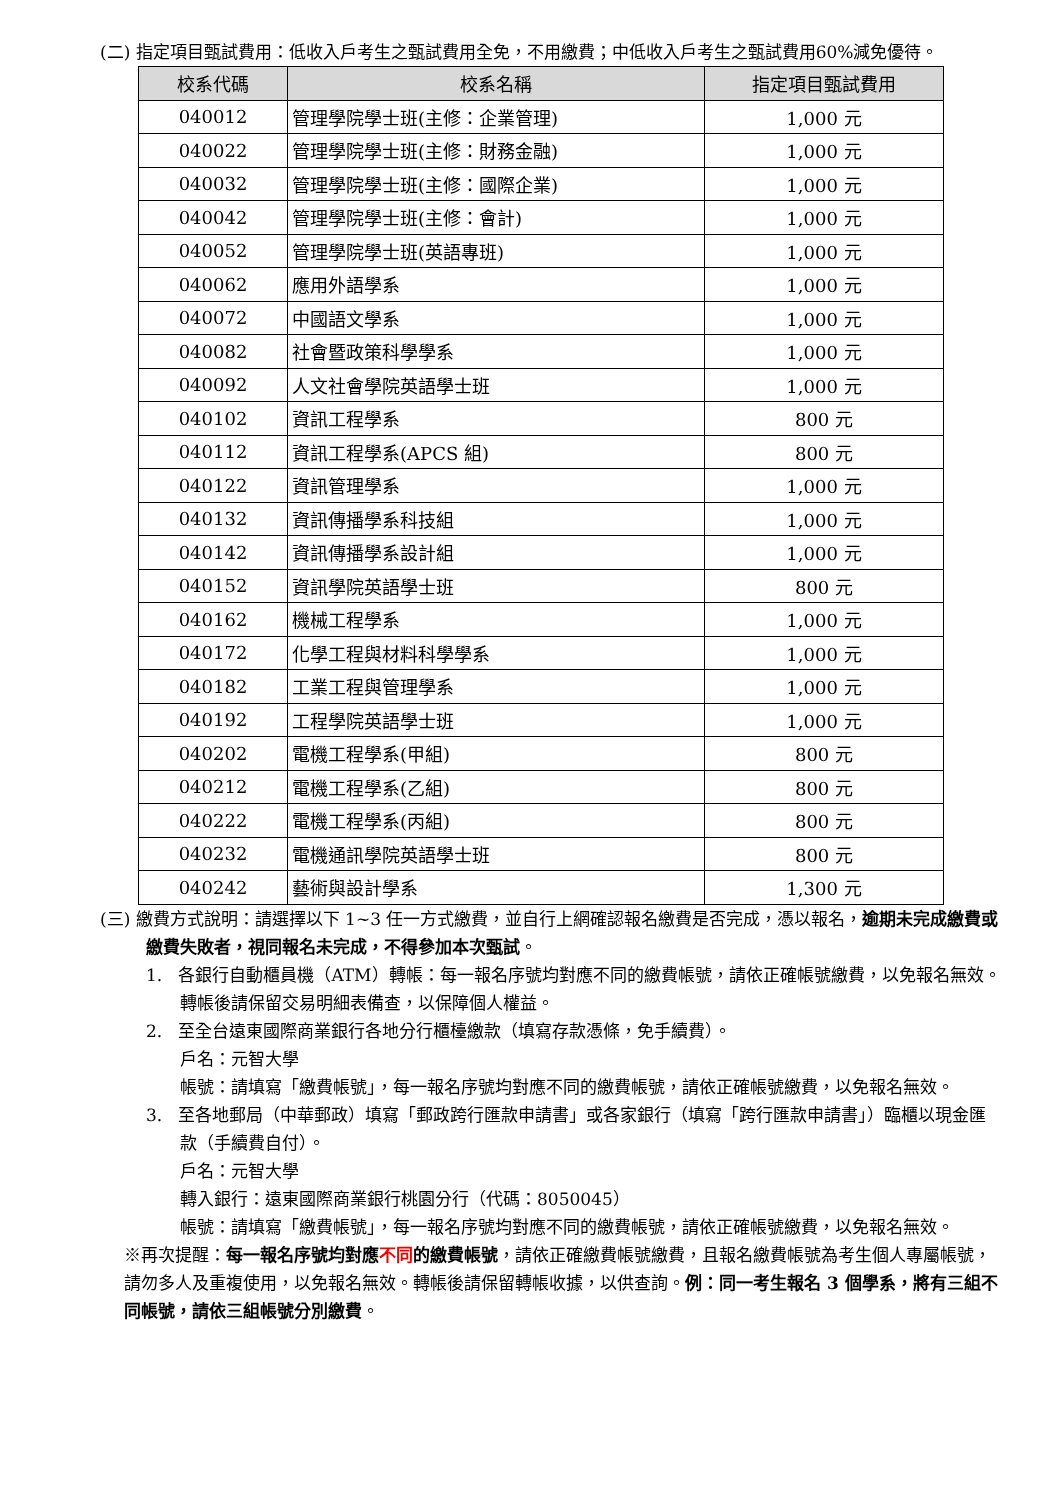(二) 指定項目甄試費用：低收入戶考生之甄試費用全免，不用繳費；中低收入戶考生之甄試費用60%減免優待。
| 校系代碼 | 校系名稱 | 指定項目甄試費用 |
| --- | --- | --- |
| 040012 | 管理學院學士班(主修：企業管理) | 1,000 元 |
| 040022 | 管理學院學士班(主修：財務金融) | 1,000 元 |
| 040032 | 管理學院學士班(主修：國際企業) | 1,000 元 |
| 040042 | 管理學院學士班(主修：會計) | 1,000 元 |
| 040052 | 管理學院學士班(英語專班) | 1,000 元 |
| 040062 | 應用外語學系 | 1,000 元 |
| 040072 | 中國語文學系 | 1,000 元 |
| 040082 | 社會暨政策科學學系 | 1,000 元 |
| 040092 | 人文社會學院英語學士班 | 1,000 元 |
| 040102 | 資訊工程學系 | 800 元 |
| 040112 | 資訊工程學系(APCS 組) | 800 元 |
| 040122 | 資訊管理學系 | 1,000 元 |
| 040132 | 資訊傳播學系科技組 | 1,000 元 |
| 040142 | 資訊傳播學系設計組 | 1,000 元 |
| 040152 | 資訊學院英語學士班 | 800 元 |
| 040162 | 機械工程學系 | 1,000 元 |
| 040172 | 化學工程與材料科學學系 | 1,000 元 |
| 040182 | 工業工程與管理學系 | 1,000 元 |
| 040192 | 工程學院英語學士班 | 1,000 元 |
| 040202 | 電機工程學系(甲組) | 800 元 |
| 040212 | 電機工程學系(乙組) | 800 元 |
| 040222 | 電機工程學系(丙組) | 800 元 |
| 040232 | 電機通訊學院英語學士班 | 800 元 |
| 040242 | 藝術與設計學系 | 1,300 元 |
(三) 繳費方式說明：請選擇以下 1~3 任一方式繳費，並自行上網確認報名繳費是否完成，憑以報名，逾期未完成繳費或繳費失敗者，視同報名未完成，不得參加本次甄試。
1. 各銀行自動櫃員機（ATM）轉帳：每一報名序號均對應不同的繳費帳號，請依正確帳號繳費，以免報名無效。轉帳後請保留交易明細表備查，以保障個人權益。
2. 至全台遠東國際商業銀行各地分行櫃檯繳款（填寫存款憑條，免手續費）。
戶名：元智大學
帳號：請填寫「繳費帳號」，每一報名序號均對應不同的繳費帳號，請依正確帳號繳費，以免報名無效。
3. 至各地郵局（中華郵政）填寫「郵政跨行匯款申請書」或各家銀行（填寫「跨行匯款申請書」）臨櫃以現金匯款（手續費自付）。
戶名：元智大學
轉入銀行：遠東國際商業銀行桃園分行（代碼：8050045）
帳號：請填寫「繳費帳號」，每一報名序號均對應不同的繳費帳號，請依正確帳號繳費，以免報名無效。
※再次提醒：每一報名序號均對應不同的繳費帳號，請依正確繳費帳號繳費，且報名繳費帳號為考生個人專屬帳號，請勿多人及重複使用，以免報名無效。轉帳後請保留轉帳收據，以供查詢。例：同一考生報名 3 個學系，將有三組不同帳號，請依三組帳號分別繳費。